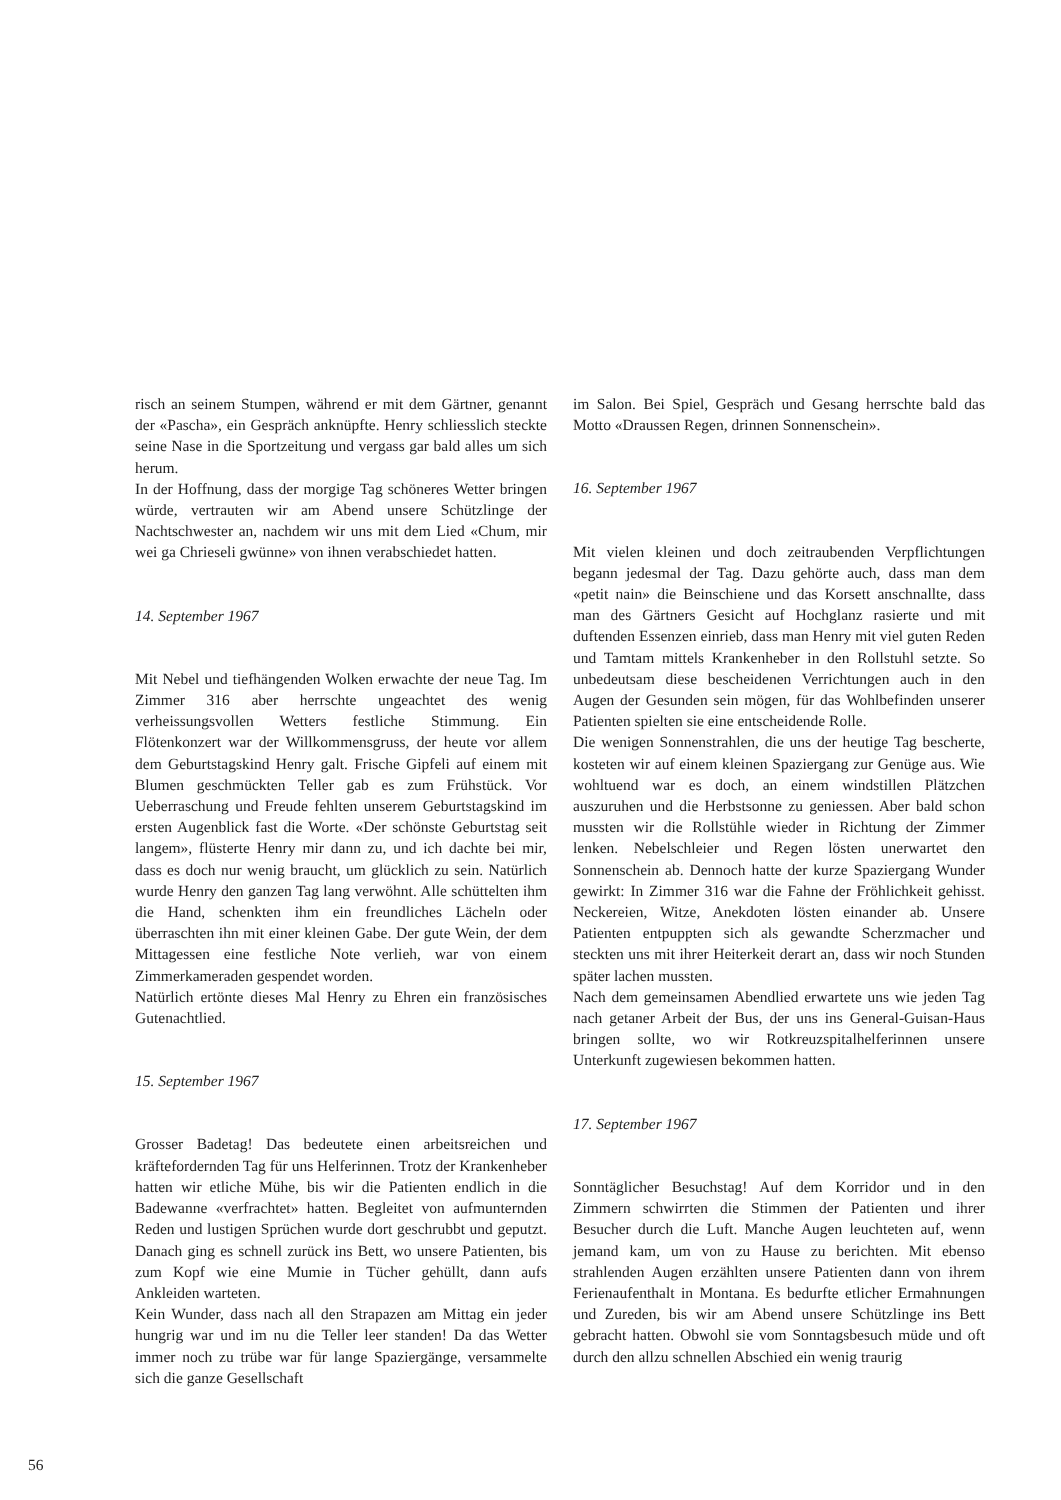risch an seinem Stumpen, während er mit dem Gärtner, genannt der «Pascha», ein Gespräch anknüpfte. Henry schliesslich steckte seine Nase in die Sportzeitung und vergass gar bald alles um sich herum.
In der Hoffnung, dass der morgige Tag schöneres Wetter bringen würde, vertrauten wir am Abend unsere Schützlinge der Nachtschwester an, nachdem wir uns mit dem Lied «Chum, mir wei ga Chrieseli gwünne» von ihnen verabschiedet hatten.
14. September 1967
Mit Nebel und tiefhängenden Wolken erwachte der neue Tag. Im Zimmer 316 aber herrschte ungeachtet des wenig verheissungsvollen Wetters festliche Stimmung. Ein Flötenkonzert war der Willkommensgruss, der heute vor allem dem Geburtstagskind Henry galt. Frische Gipfeli auf einem mit Blumen geschmückten Teller gab es zum Frühstück. Vor Ueberraschung und Freude fehlten unserem Geburtstagskind im ersten Augenblick fast die Worte. «Der schönste Geburtstag seit langem», flüsterte Henry mir dann zu, und ich dachte bei mir, dass es doch nur wenig braucht, um glücklich zu sein. Natürlich wurde Henry den ganzen Tag lang verwöhnt. Alle schüttelten ihm die Hand, schenkten ihm ein freundliches Lächeln oder überraschten ihn mit einer kleinen Gabe. Der gute Wein, der dem Mittagessen eine festliche Note verlieh, war von einem Zimmerkameraden gespendet worden.
Natürlich ertönte dieses Mal Henry zu Ehren ein französisches Gutenachtlied.
15. September 1967
Grosser Badetag! Das bedeutete einen arbeitsreichen und kräftefordernden Tag für uns Helferinnen. Trotz der Krankenheber hatten wir etliche Mühe, bis wir die Patienten endlich in die Badewanne «verfrachtet» hatten. Begleitet von aufmunternden Reden und lustigen Sprüchen wurde dort geschrubbt und geputzt. Danach ging es schnell zurück ins Bett, wo unsere Patienten, bis zum Kopf wie eine Mumie in Tücher gehüllt, dann aufs Ankleiden warteten.
Kein Wunder, dass nach all den Strapazen am Mittag ein jeder hungrig war und im nu die Teller leer standen! Da das Wetter immer noch zu trübe war für lange Spaziergänge, versammelte sich die ganze Gesellschaft
im Salon. Bei Spiel, Gespräch und Gesang herrschte bald das Motto «Draussen Regen, drinnen Sonnenschein».
16. September 1967
Mit vielen kleinen und doch zeitraubenden Verpflichtungen begann jedesmal der Tag. Dazu gehörte auch, dass man dem «petit nain» die Beinschiene und das Korsett anschnallte, dass man des Gärtners Gesicht auf Hochglanz rasierte und mit duftenden Essenzen einrieb, dass man Henry mit viel guten Reden und Tamtam mittels Krankenheber in den Rollstuhl setzte. So unbedeutsam diese bescheidenen Verrichtungen auch in den Augen der Gesunden sein mögen, für das Wohlbefinden unserer Patienten spielten sie eine entscheidende Rolle.
Die wenigen Sonnenstrahlen, die uns der heutige Tag bescherte, kosteten wir auf einem kleinen Spaziergang zur Genüge aus. Wie wohltuend war es doch, an einem windstillen Plätzchen auszuruhen und die Herbstsonne zu geniessen. Aber bald schon mussten wir die Rollstühle wieder in Richtung der Zimmer lenken. Nebelschleier und Regen lösten unerwartet den Sonnenschein ab. Dennoch hatte der kurze Spaziergang Wunder gewirkt: In Zimmer 316 war die Fahne der Fröhlichkeit gehisst. Neckereien, Witze, Anekdoten lösten einander ab. Unsere Patienten entpuppten sich als gewandte Scherzmacher und steckten uns mit ihrer Heiterkeit derart an, dass wir noch Stunden später lachen mussten.
Nach dem gemeinsamen Abendlied erwartete uns wie jeden Tag nach getaner Arbeit der Bus, der uns ins General-Guisan-Haus bringen sollte, wo wir Rotkreuzspitalhelferinnen unsere Unterkunft zugewiesen bekommen hatten.
17. September 1967
Sonntäglicher Besuchstag! Auf dem Korridor und in den Zimmern schwirrten die Stimmen der Patienten und ihrer Besucher durch die Luft. Manche Augen leuchteten auf, wenn jemand kam, um von zu Hause zu berichten. Mit ebenso strahlenden Augen erzählten unsere Patienten dann von ihrem Ferienaufenthalt in Montana. Es bedurfte etlicher Ermahnungen und Zureden, bis wir am Abend unsere Schützlinge ins Bett gebracht hatten. Obwohl sie vom Sonntagsbesuch müde und oft durch den allzu schnellen Abschied ein wenig traurig
56